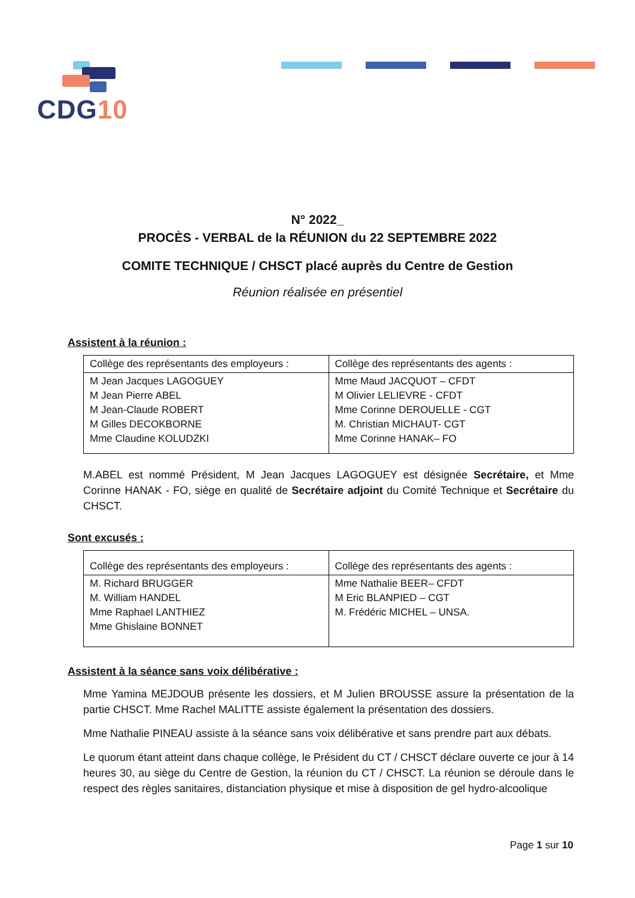CDG10
N° 2022_
PROCÈS - VERBAL de la RÉUNION du 22 SEPTEMBRE 2022
COMITE TECHNIQUE / CHSCT placé auprès du Centre de Gestion
Réunion réalisée en présentiel
Assistent à la réunion :
| Collège des représentants des employeurs : | Collège des représentants des agents : |
| --- | --- |
| M Jean Jacques LAGOGUEY M Jean Pierre ABEL M Jean-Claude ROBERT M Gilles DECOKBORNE Mme Claudine KOLUDZKI | Mme Maud JACQUOT – CFDT M Olivier LELIEVRE - CFDT Mme Corinne DEROUELLE - CGT M. Christian MICHAUT- CGT Mme Corinne HANAK– FO |
M.ABEL est nommé Président, M Jean Jacques LAGOGUEY est désignée Secrétaire, et Mme Corinne HANAK - FO, siège en qualité de Secrétaire adjoint du Comité Technique et Secrétaire du CHSCT.
Sont excusés :
| Collège des représentants des employeurs : | Collège des représentants des agents : |
| --- | --- |
| M. Richard BRUGGER M. William HANDEL Mme Raphael LANTHIEZ Mme Ghislaine BONNET | Mme Nathalie BEER– CFDT M Eric BLANPIED – CGT M. Frédéric MICHEL – UNSA. |
Assistent à la séance sans voix délibérative :
Mme Yamina MEJDOUB présente les dossiers, et M Julien BROUSSE assure la présentation de la partie CHSCT. Mme Rachel MALITTE assiste également la présentation des dossiers.
Mme Nathalie PINEAU assiste à la séance sans voix délibérative et sans prendre part aux débats.
Le quorum étant atteint dans chaque collège, le Président du CT / CHSCT déclare ouverte ce jour à 14 heures 30, au siège du Centre de Gestion, la réunion du CT / CHSCT. La réunion se déroule dans le respect des règles sanitaires, distanciation physique et mise à disposition de gel hydro-alcoolique
Page 1 sur 10